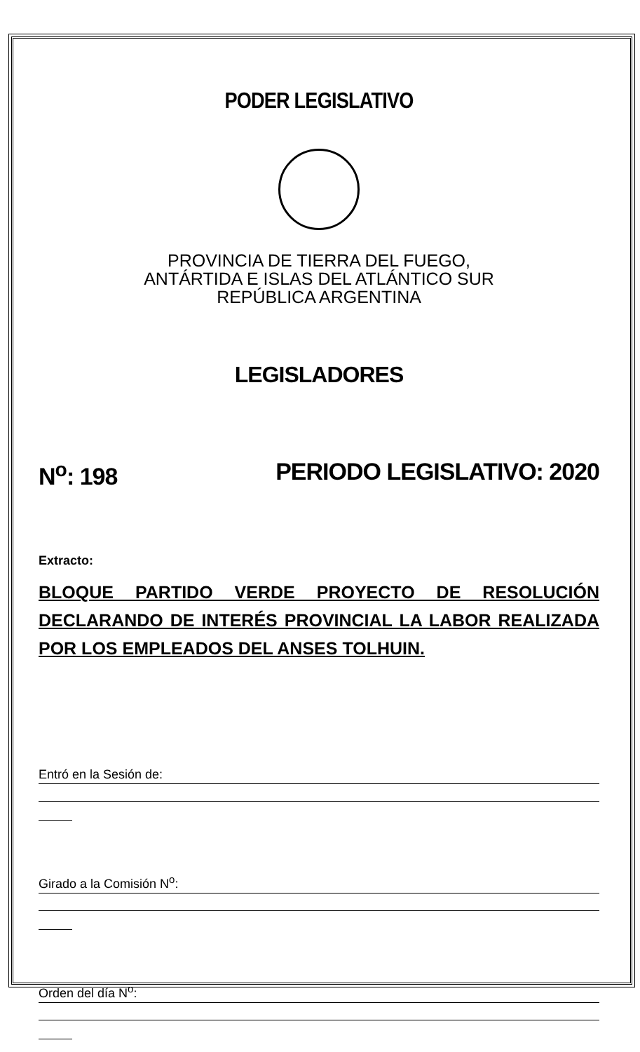PODER LEGISLATIVO
PROVINCIA DE TIERRA DEL FUEGO,
ANTÁRTIDA E ISLAS DEL ATLÁNTICO SUR
REPÚBLICA ARGENTINA
LEGISLADORES
N<sup>o</sup>: 198 PERIODO LEGISLATIVO: 2020
Extracto:
BLOQUE PARTIDO VERDE PROYECTO DE RESOLUCIÓN DECLARANDO DE INTERÉS PROVINCIAL LA LABOR REALIZADA POR LOS EMPLEADOS DEL ANSES TOLHUIN.
Entró en la Sesión de:
Girado a la Comisión N<sup>o</sup>:
Orden del día N<sup>o</sup>: